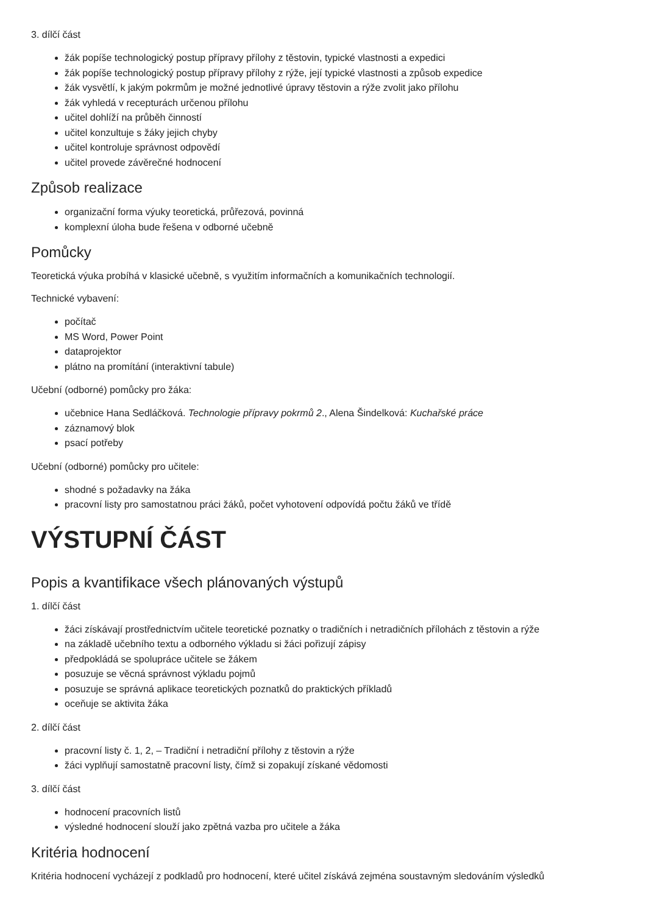3. dílčí část
žák popíše technologický postup přípravy přílohy z těstovin, typické vlastnosti a expedici
žák popíše technologický postup přípravy přílohy z rýže, její typické vlastnosti a způsob expedice
žák vysvětlí, k jakým pokrmům je možné jednotlivé úpravy těstovin a rýže zvolit jako přílohu
žák vyhledá v recepturách určenou přílohu
učitel dohlíží na průběh činností
učitel konzultuje s žáky jejich chyby
učitel kontroluje správnost odpovědí
učitel provede závěrečné hodnocení
Způsob realizace
organizační forma výuky teoretická, průřezová, povinná
komplexní úloha bude řešena v odborné učebně
Pomůcky
Teoretická výuka probíhá v klasické učebně, s využitím informačních a komunikačních technologií.
Technické vybavení:
počítač
MS Word, Power Point
dataprojektor
plátno na promítání (interaktivní tabule)
Učební (odborné) pomůcky pro žáka:
učebnice Hana Sedláčková. Technologie přípravy pokrmů 2., Alena Šindelková: Kuchařské práce
záznamový blok
psací potřeby
Učební (odborné) pomůcky pro učitele:
shodné s požadavky na žáka
pracovní listy pro samostatnou práci žáků, počet vyhotovení odpovídá počtu žáků ve třídě
VÝSTUPNÍ ČÁST
Popis a kvantifikace všech plánovaných výstupů
1. dílčí část
žáci získávají prostřednictvím učitele teoretické poznatky o tradičních i netradičních přílohách z těstovin a rýže
na základě učebního textu a odborného výkladu si žáci pořizují zápisy
předpokládá se spolupráce učitele se žákem
posuzuje se věcná správnost výkladu pojmů
posuzuje se správná aplikace teoretických poznatků do praktických příkladů
oceňuje se aktivita žáka
2. dílčí část
pracovní listy č. 1, 2, – Tradiční i netradiční přílohy z těstovin a rýže
žáci vyplňují samostatně pracovní listy, čímž si zopakují získané vědomosti
3. dílčí část
hodnocení pracovních listů
výsledné hodnocení slouží jako zpětná vazba pro učitele a žáka
Kritéria hodnocení
Kritéria hodnocení vycházejí z podkladů pro hodnocení, které učitel získává zejména soustavným sledováním výsledků